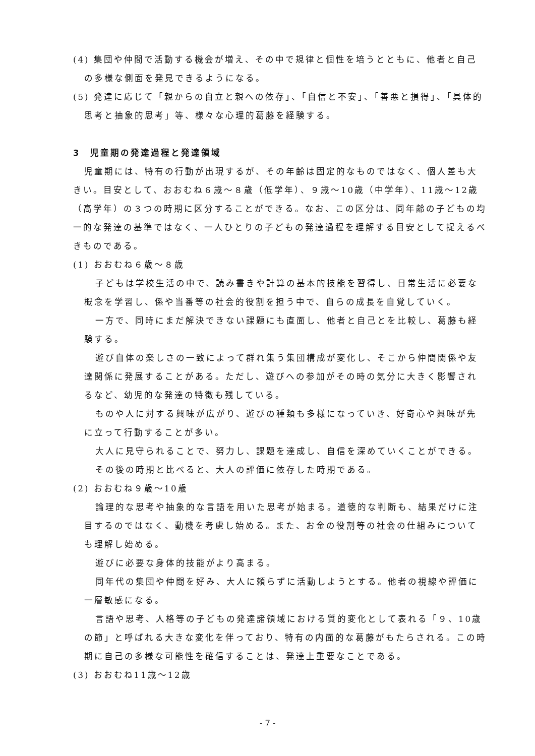(4) 集団や仲間で活動する機会が増え、その中で規律と個性を培うとともに、他者と自己の多様な側面を発見できるようになる。
(5) 発達に応じて「親からの自立と親への依存」、「自信と不安」、「善悪と損得」、「具体的思考と抽象的思考」等、様々な心理的葛藤を経験する。
3　児童期の発達過程と発達領域
児童期には、特有の行動が出現するが、その年齢は固定的なものではなく、個人差も大きい。目安として、おおむね６歳～８歳（低学年）、９歳～10歳（中学年）、11歳～12歳（高学年）の３つの時期に区分することができる。なお、この区分は、同年齢の子どもの均一的な発達の基準ではなく、一人ひとりの子どもの発達過程を理解する目安として捉えるべきものである。
(1) おおむね６歳～８歳
子どもは学校生活の中で、読み書きや計算の基本的技能を習得し、日常生活に必要な概念を学習し、係や当番等の社会的役割を担う中で、自らの成長を自覚していく。
一方で、同時にまだ解決できない課題にも直面し、他者と自己とを比較し、葛藤も経験する。
遊び自体の楽しさの一致によって群れ集う集団構成が変化し、そこから仲間関係や友達関係に発展することがある。ただし、遊びへの参加がその時の気分に大きく影響されるなど、幼児的な発達の特徴も残している。
ものや人に対する興味が広がり、遊びの種類も多様になっていき、好奇心や興味が先に立って行動することが多い。
大人に見守られることで、努力し、課題を達成し、自信を深めていくことができる。
その後の時期と比べると、大人の評価に依存した時期である。
(2) おおむね９歳～10歳
論理的な思考や抽象的な言語を用いた思考が始まる。道徳的な判断も、結果だけに注目するのではなく、動機を考慮し始める。また、お金の役割等の社会の仕組みについても理解し始める。
遊びに必要な身体的技能がより高まる。
同年代の集団や仲間を好み、大人に頼らずに活動しようとする。他者の視線や評価に一層敏感になる。
言語や思考、人格等の子どもの発達諸領域における質的変化として表れる「９、10歳の節」と呼ばれる大きな変化を伴っており、特有の内面的な葛藤がもたらされる。この時期に自己の多様な可能性を確信することは、発達上重要なことである。
(3) おおむね11歳～12歳
- 7 -